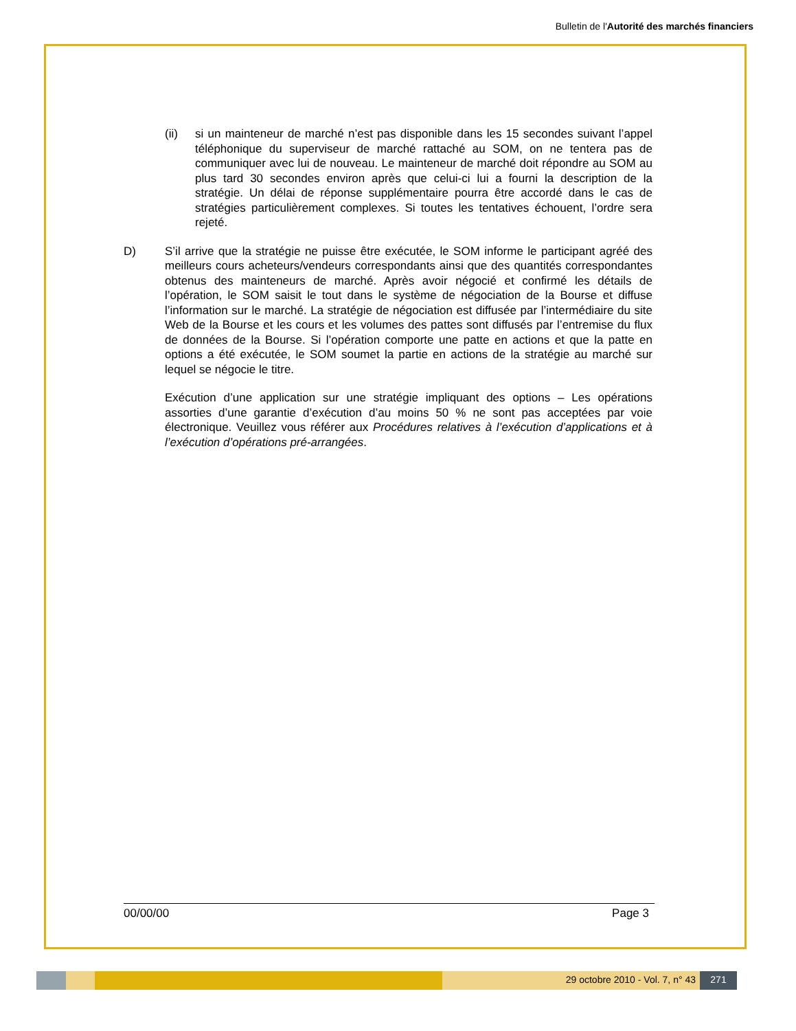Bulletin de l'Autorité des marchés financiers
(ii) si un mainteneur de marché n’est pas disponible dans les 15 secondes suivant l’appel téléphonique du superviseur de marché rattaché au SOM, on ne tentera pas de communiquer avec lui de nouveau. Le mainteneur de marché doit répondre au SOM au plus tard 30 secondes environ après que celui-ci lui a fourni la description de la stratégie. Un délai de réponse supplémentaire pourra être accordé dans le cas de stratégies particulièrement complexes. Si toutes les tentatives échouent, l’ordre sera rejeté.
D) S’il arrive que la stratégie ne puisse être exécutée, le SOM informe le participant agréé des meilleurs cours acheteurs/vendeurs correspondants ainsi que des quantités correspondantes obtenus des mainteneurs de marché. Après avoir négocié et confirmé les détails de l’opération, le SOM saisit le tout dans le système de négociation de la Bourse et diffuse l’information sur le marché. La stratégie de négociation est diffusée par l’intermédiaire du site Web de la Bourse et les cours et les volumes des pattes sont diffusés par l’entremise du flux de données de la Bourse. Si l’opération comporte une patte en actions et que la patte en options a été exécutée, le SOM soumet la partie en actions de la stratégie au marché sur lequel se négocie le titre.
Exécution d’une application sur une stratégie impliquant des options – Les opérations assorties d’une garantie d’exécution d’au moins 50 % ne sont pas acceptées par voie électronique. Veuillez vous référer aux Procédures relatives à l’exécution d’applications et à l’exécution d’opérations pré-arrangées.
00/00/00 Page 3
29 octobre 2010 - Vol. 7, n° 43
271